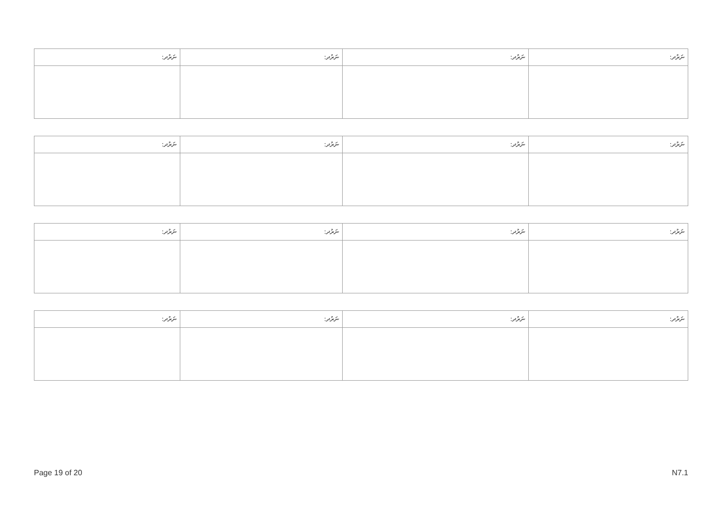| ނަރުދ: | ނަރުދ: | ނަރުދ: | ނަރުދ: |
| --- | --- | --- | --- |
| ނަރުދ: | ނަރުދ: | ނަރުދ: | ނަރުދ: |
| --- | --- | --- | --- |
| ނަރުދ: | ނަރުދ: | ނަރުދ: | ނަރުދ: |
| --- | --- | --- | --- |
| ނަރުދ: | ނަރުދ: | ނަރުދ: | ނަރުދ: |
| --- | --- | --- | --- |
Page 19 of 20 N7.1